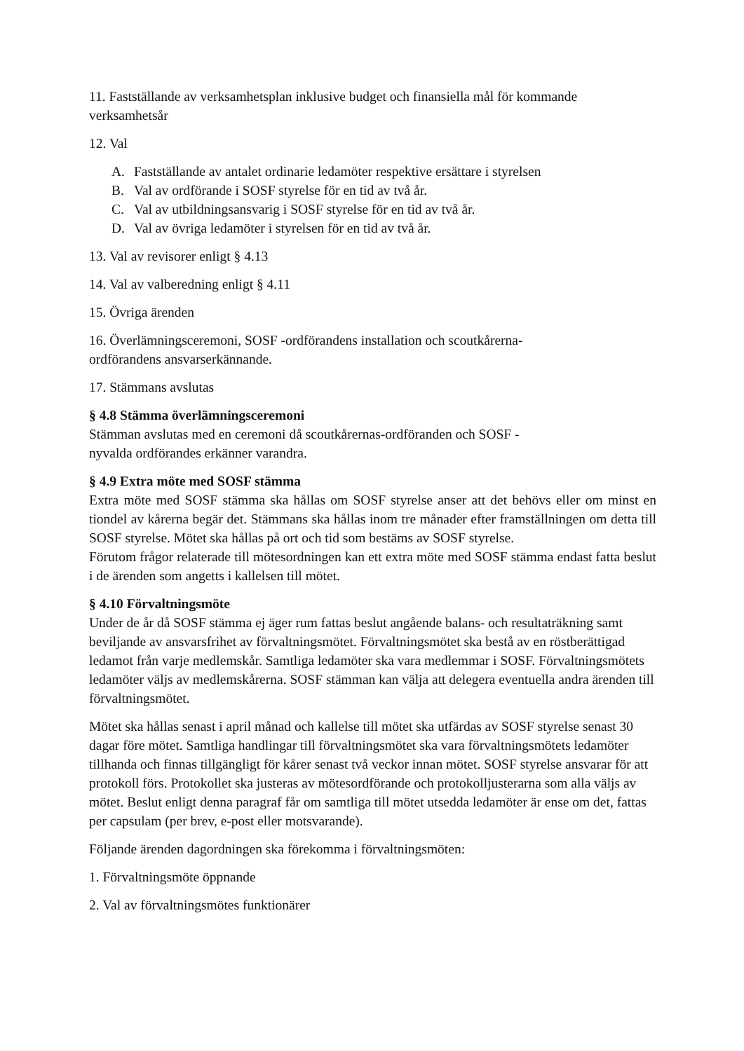11. Fastställande av verksamhetsplan inklusive budget och finansiella mål för kommande verksamhetsår
12. Val
A. Fastställande av antalet ordinarie ledamöter respektive ersättare i styrelsen
B. Val av ordförande i SOSF styrelse för en tid av två år.
C. Val av utbildningsansvarig i SOSF styrelse för en tid av två år.
D. Val av övriga ledamöter i styrelsen för en tid av två år.
13. Val av revisorer enligt § 4.13
14. Val av valberedning enligt § 4.11
15. Övriga ärenden
16. Överlämningsceremoni, SOSF -ordförandens installation och scoutkårerna-
ordförandens ansvarserkännande.
17. Stämmans avslutas
§ 4.8 Stämma överlämningsceremoni
Stämman avslutas med en ceremoni då scoutkårernas-ordföranden och SOSF -
nyvalda ordförandes erkänner varandra.
§ 4.9 Extra möte med SOSF stämma
Extra möte med SOSF stämma ska hållas om SOSF styrelse anser att det behövs eller om minst en tiondel av kårerna begär det. Stämmans ska hållas inom tre månader efter framställningen om detta till SOSF styrelse. Mötet ska hållas på ort och tid som bestäms av SOSF styrelse.
Förutom frågor relaterade till mötesordningen kan ett extra möte med SOSF stämma endast fatta beslut i de ärenden som angetts i kallelsen till mötet.
§ 4.10 Förvaltningsmöte
Under de år då SOSF stämma ej äger rum fattas beslut angående balans- och resultaträkning samt beviljande av ansvarsfrihet av förvaltningsmötet. Förvaltningsmötet ska bestå av en röstberättigad ledamot från varje medlemskår. Samtliga ledamöter ska vara medlemmar i SOSF. Förvaltningsmötets ledamöter väljs av medlemskårerna. SOSF stämman kan välja att delegera eventuella andra ärenden till förvaltningsmötet.
Mötet ska hållas senast i april månad och kallelse till mötet ska utfärdas av SOSF styrelse senast 30 dagar före mötet. Samtliga handlingar till förvaltningsmötet ska vara förvaltningsmötets ledamöter tillhanda och finnas tillgängligt för kårer senast två veckor innan mötet. SOSF styrelse ansvarar för att protokoll förs. Protokollet ska justeras av mötesordförande och protokolljusterarna som alla väljs av mötet. Beslut enligt denna paragraf får om samtliga till mötet utsedda ledamöter är ense om det, fattas per capsulam (per brev, e-post eller motsvarande).
Följande ärenden dagordningen ska förekomma i förvaltningsmöten:
1. Förvaltningsmöte öppnande
2. Val av förvaltningsmötes funktionärer